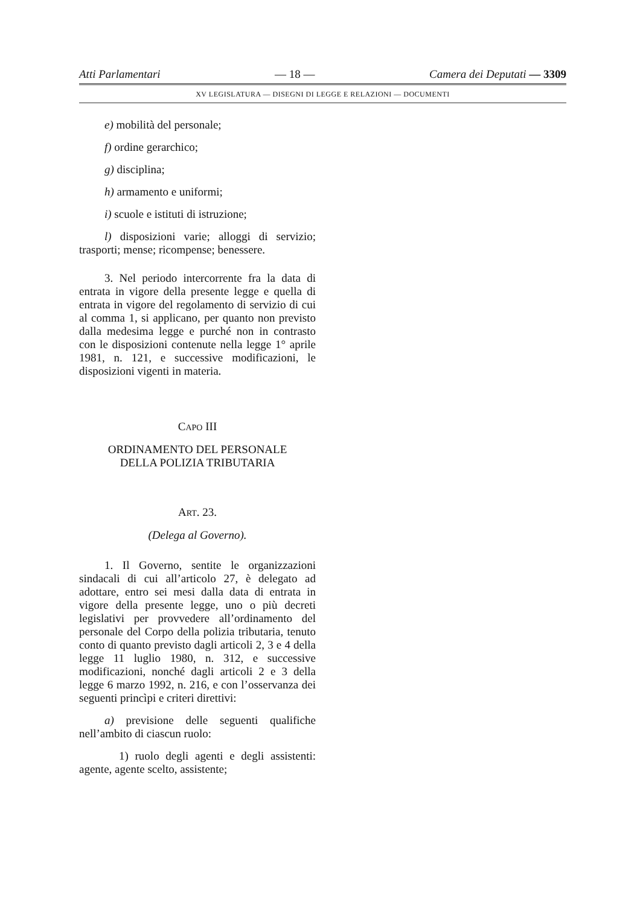Atti Parlamentari — 18 — Camera dei Deputati — 3309
XV LEGISLATURA — DISEGNI DI LEGGE E RELAZIONI — DOCUMENTI
e) mobilità del personale;
f) ordine gerarchico;
g) disciplina;
h) armamento e uniformi;
i) scuole e istituti di istruzione;
l) disposizioni varie; alloggi di servizio; trasporti; mense; ricompense; benessere.
3. Nel periodo intercorrente fra la data di entrata in vigore della presente legge e quella di entrata in vigore del regolamento di servizio di cui al comma 1, si applicano, per quanto non previsto dalla medesima legge e purché non in contrasto con le disposizioni contenute nella legge 1° aprile 1981, n. 121, e successive modificazioni, le disposizioni vigenti in materia.
CAPO III
ORDINAMENTO DEL PERSONALE
DELLA POLIZIA TRIBUTARIA
ART. 23.
(Delega al Governo).
1. Il Governo, sentite le organizzazioni sindacali di cui all’articolo 27, è delegato ad adottare, entro sei mesi dalla data di entrata in vigore della presente legge, uno o più decreti legislativi per provvedere all’ordinamento del personale del Corpo della polizia tributaria, tenuto conto di quanto previsto dagli articoli 2, 3 e 4 della legge 11 luglio 1980, n. 312, e successive modificazioni, nonché dagli articoli 2 e 3 della legge 6 marzo 1992, n. 216, e con l’osservanza dei seguenti princìpi e criteri direttivi:
a) previsione delle seguenti qualifiche nell’ambito di ciascun ruolo:
1) ruolo degli agenti e degli assistenti: agente, agente scelto, assistente;